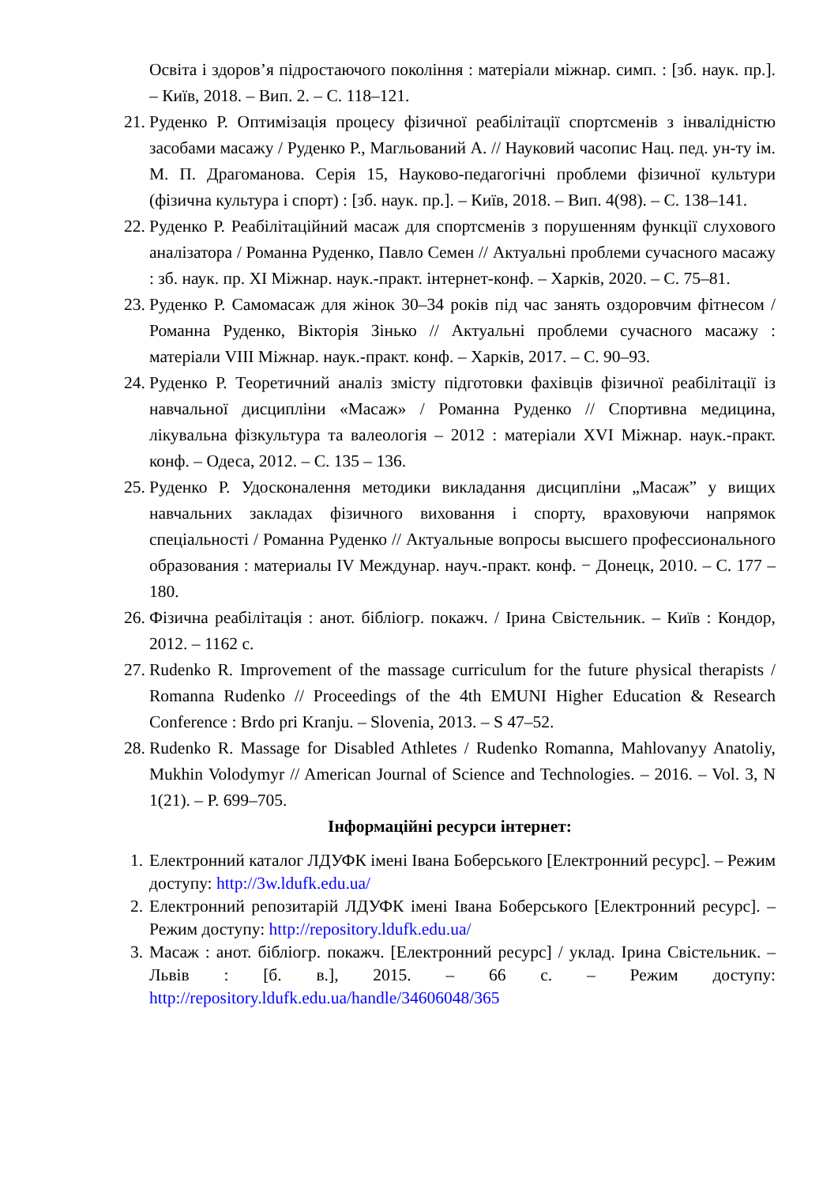Освіта і здоров’я підростаючого покоління : матеріали міжнар. симп. : [зб. наук. пр.]. – Київ, 2018. – Вип. 2. – С. 118–121.
21. Руденко Р. Оптимізація процесу фізичної реабілітації спортсменів з інвалідністю засобами масажу / Руденко Р., Магльований А. // Науковий часопис Нац. пед. ун-ту ім. М. П. Драгоманова. Серія 15, Науково-педагогічні проблеми фізичної культури (фізична культура і спорт) : [зб. наук. пр.]. – Київ, 2018. – Вип. 4(98). – С. 138–141.
22. Руденко Р. Реабілітаційний масаж для спортсменів з порушенням функції слухового аналізатора / Романна Руденко, Павло Семен // Актуальні проблеми сучасного масажу : зб. наук. пр. XI Міжнар. наук.-практ. інтернет-конф. – Харків, 2020. – С. 75–81.
23. Руденко Р. Самомасаж для жінок 30–34 років під час занять оздоровчим фітнесом / Романна Руденко, Вікторія Зінько // Актуальні проблеми сучасного масажу : матеріали VIII Міжнар. наук.-практ. конф. – Харків, 2017. – С. 90–93.
24. Руденко Р. Теоретичний аналіз змісту підготовки фахівців фізичної реабілітації із навчальної дисципліни «Масаж» / Романна Руденко // Спортивна медицина, лікувальна фізкультура та валеологія – 2012 : матеріали XVI Міжнар. наук.-практ. конф. – Одеса, 2012. – С. 135 – 136.
25. Руденко Р. Удосконалення методики викладання дисципліни „Масаж” у вищих навчальних закладах фізичного виховання і спорту, враховуючи напрямок спеціальності / Романна Руденко // Актуальные вопросы высшего профессионального образования : материалы IV Междунар. науч.-практ. конф. − Донецк, 2010. – С. 177 – 180.
26. Фізична реабілітація : анот. бібліогр. покажч. / Ірина Свістельник. – Київ : Кондор, 2012. – 1162 с.
27. Rudenko R. Improvement of the massage curriculum for the future physical therapists / Romanna Rudenko // Proceedings of the 4th EMUNI Higher Education & Research Conference : Brdo pri Kranju. – Slovenia, 2013. – S 47–52.
28. Rudenko R. Massage for Disabled Athletes / Rudenko Romanna, Mahlovanyy Anatoliy, Mukhin Volodymyr // American Journal of Science and Technologies. – 2016. – Vol. 3, N 1(21). – P. 699–705.
Інформаційні ресурси інтернет:
1. Електронний каталог ЛДУФК імені Івана Боберського [Електронний ресурс]. – Режим доступу: http://3w.ldufk.edu.ua/
2. Електронний репозитарій ЛДУФК імені Івана Боберського [Електронний ресурс]. – Режим доступу: http://repository.ldufk.edu.ua/
3. Масаж : анот. бібліогр. покажч. [Електронний ресурс] / уклад. Ірина Свістельник. – Львів : [б. в.], 2015. – 66 с. – Режим доступу: http://repository.ldufk.edu.ua/handle/34606048/365